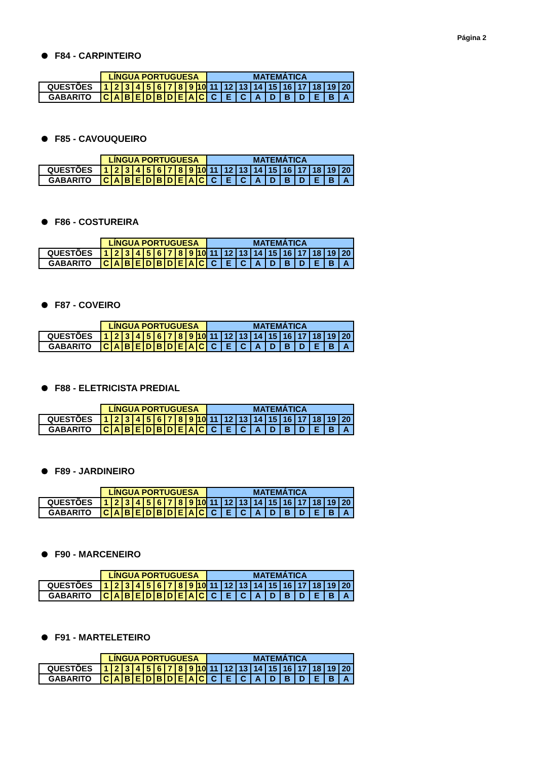Página 2
F84 - CARPINTEIRO
| | LÍNGUA PORTUGUESA | | | | | | | | | | MATEMÁTICA | | | | | | | | | |
| --- | --- | --- | --- | --- | --- | --- | --- | --- | --- | --- | --- | --- | --- | --- | --- | --- | --- | --- | --- | --- |
| QUESTÕES | 1 | 2 | 3 | 4 | 5 | 6 | 7 | 8 | 9 | 10 | 11 | 12 | 13 | 14 | 15 | 16 | 17 | 18 | 19 | 20 |
| GABARITO | C | A | B | E | D | B | D | E | A | C | C | E | C | A | D | B | D | E | B | A |
F85 - CAVOUQUEIRO
| | LÍNGUA PORTUGUESA | | | | | | | | | | MATEMÁTICA | | | | | | | | | |
| --- | --- | --- | --- | --- | --- | --- | --- | --- | --- | --- | --- | --- | --- | --- | --- | --- | --- | --- | --- | --- |
| QUESTÕES | 1 | 2 | 3 | 4 | 5 | 6 | 7 | 8 | 9 | 10 | 11 | 12 | 13 | 14 | 15 | 16 | 17 | 18 | 19 | 20 |
| GABARITO | C | A | B | E | D | B | D | E | A | C | C | E | C | A | D | B | D | E | B | A |
F86 - COSTUREIRA
| | LÍNGUA PORTUGUESA | | | | | | | | | | MATEMÁTICA | | | | | | | | | |
| --- | --- | --- | --- | --- | --- | --- | --- | --- | --- | --- | --- | --- | --- | --- | --- | --- | --- | --- | --- | --- |
| QUESTÕES | 1 | 2 | 3 | 4 | 5 | 6 | 7 | 8 | 9 | 10 | 11 | 12 | 13 | 14 | 15 | 16 | 17 | 18 | 19 | 20 |
| GABARITO | C | A | B | E | D | B | D | E | A | C | C | E | C | A | D | B | D | E | B | A |
F87 - COVEIRO
| | LÍNGUA PORTUGUESA | | | | | | | | | | MATEMÁTICA | | | | | | | | | |
| --- | --- | --- | --- | --- | --- | --- | --- | --- | --- | --- | --- | --- | --- | --- | --- | --- | --- | --- | --- | --- |
| QUESTÕES | 1 | 2 | 3 | 4 | 5 | 6 | 7 | 8 | 9 | 10 | 11 | 12 | 13 | 14 | 15 | 16 | 17 | 18 | 19 | 20 |
| GABARITO | C | A | B | E | D | B | D | E | A | C | C | E | C | A | D | B | D | E | B | A |
F88 - ELETRICISTA PREDIAL
| | LÍNGUA PORTUGUESA | | | | | | | | | | MATEMÁTICA | | | | | | | | | |
| --- | --- | --- | --- | --- | --- | --- | --- | --- | --- | --- | --- | --- | --- | --- | --- | --- | --- | --- | --- | --- |
| QUESTÕES | 1 | 2 | 3 | 4 | 5 | 6 | 7 | 8 | 9 | 10 | 11 | 12 | 13 | 14 | 15 | 16 | 17 | 18 | 19 | 20 |
| GABARITO | C | A | B | E | D | B | D | E | A | C | C | E | C | A | D | B | D | E | B | A |
F89 - JARDINEIRO
| | LÍNGUA PORTUGUESA | | | | | | | | | | MATEMÁTICA | | | | | | | | | |
| --- | --- | --- | --- | --- | --- | --- | --- | --- | --- | --- | --- | --- | --- | --- | --- | --- | --- | --- | --- | --- |
| QUESTÕES | 1 | 2 | 3 | 4 | 5 | 6 | 7 | 8 | 9 | 10 | 11 | 12 | 13 | 14 | 15 | 16 | 17 | 18 | 19 | 20 |
| GABARITO | C | A | B | E | D | B | D | E | A | C | C | E | C | A | D | B | D | E | B | A |
F90 - MARCENEIRO
| | LÍNGUA PORTUGUESA | | | | | | | | | | MATEMÁTICA | | | | | | | | | |
| --- | --- | --- | --- | --- | --- | --- | --- | --- | --- | --- | --- | --- | --- | --- | --- | --- | --- | --- | --- | --- |
| QUESTÕES | 1 | 2 | 3 | 4 | 5 | 6 | 7 | 8 | 9 | 10 | 11 | 12 | 13 | 14 | 15 | 16 | 17 | 18 | 19 | 20 |
| GABARITO | C | A | B | E | D | B | D | E | A | C | C | E | C | A | D | B | D | E | B | A |
F91 - MARTELETEIRO
| | LÍNGUA PORTUGUESA | | | | | | | | | | MATEMÁTICA | | | | | | | | | |
| --- | --- | --- | --- | --- | --- | --- | --- | --- | --- | --- | --- | --- | --- | --- | --- | --- | --- | --- | --- | --- |
| QUESTÕES | 1 | 2 | 3 | 4 | 5 | 6 | 7 | 8 | 9 | 10 | 11 | 12 | 13 | 14 | 15 | 16 | 17 | 18 | 19 | 20 |
| GABARITO | C | A | B | E | D | B | D | E | A | C | C | E | C | A | D | B | D | E | B | A |